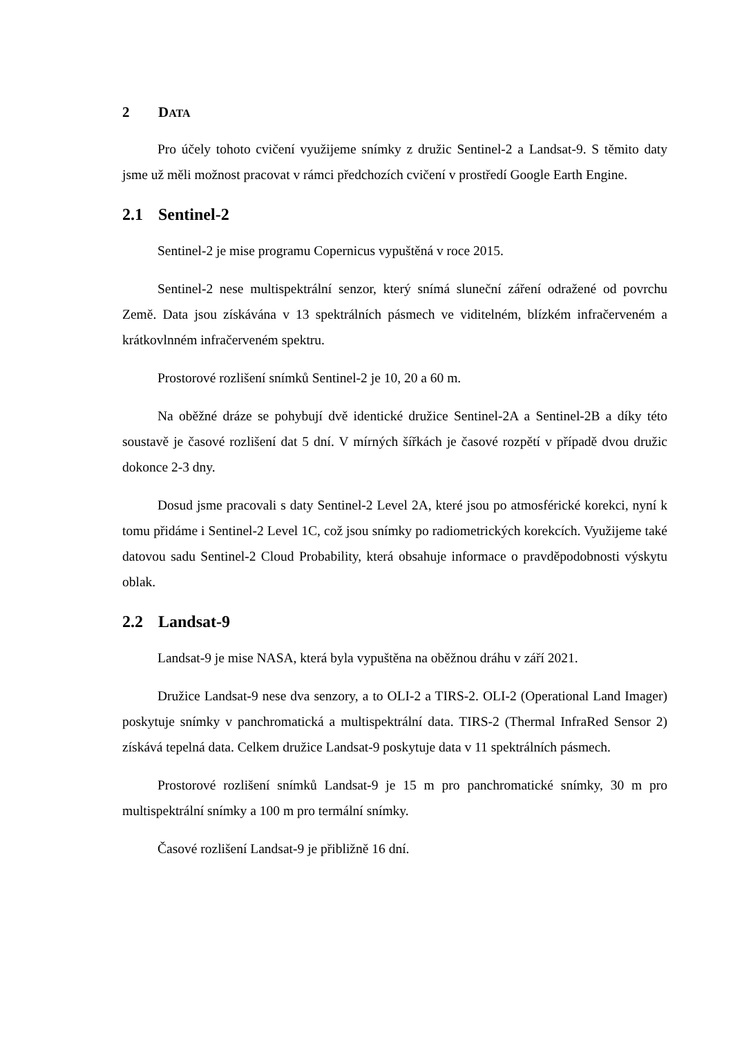2 DATA
Pro účely tohoto cvičení využijeme snímky z družic Sentinel-2 a Landsat-9. S těmito daty jsme už měli možnost pracovat v rámci předchozích cvičení v prostředí Google Earth Engine.
2.1 Sentinel-2
Sentinel-2 je mise programu Copernicus vypuštěná v roce 2015.
Sentinel-2 nese multispektrální senzor, který snímá sluneční záření odražené od povrchu Země. Data jsou získávána v 13 spektrálních pásmech ve viditelném, blízkém infračerveném a krátkovlnném infračerveném spektru.
Prostorové rozlišení snímků Sentinel-2 je 10, 20 a 60 m.
Na oběžné dráze se pohybují dvě identické družice Sentinel-2A a Sentinel-2B a díky této soustavě je časové rozlišení dat 5 dní. V mírných šířkách je časové rozpětí v případě dvou družic dokonce 2-3 dny.
Dosud jsme pracovali s daty Sentinel-2 Level 2A, které jsou po atmosférické korekci, nyní k tomu přidáme i Sentinel-2 Level 1C, což jsou snímky po radiometrických korekcích. Využijeme také datovou sadu Sentinel-2 Cloud Probability, která obsahuje informace o pravděpodobnosti výskytu oblak.
2.2 Landsat-9
Landsat-9 je mise NASA, která byla vypuštěna na oběžnou dráhu v září 2021.
Družice Landsat-9 nese dva senzory, a to OLI-2 a TIRS-2. OLI-2 (Operational Land Imager) poskytuje snímky v panchromatická a multispektrální data. TIRS-2 (Thermal InfraRed Sensor 2) získává tepelná data. Celkem družice Landsat-9 poskytuje data v 11 spektrálních pásmech.
Prostorové rozlišení snímků Landsat-9 je 15 m pro panchromatické snímky, 30 m pro multispektrální snímky a 100 m pro termální snímky.
Časové rozlišení Landsat-9 je přibližně 16 dní.